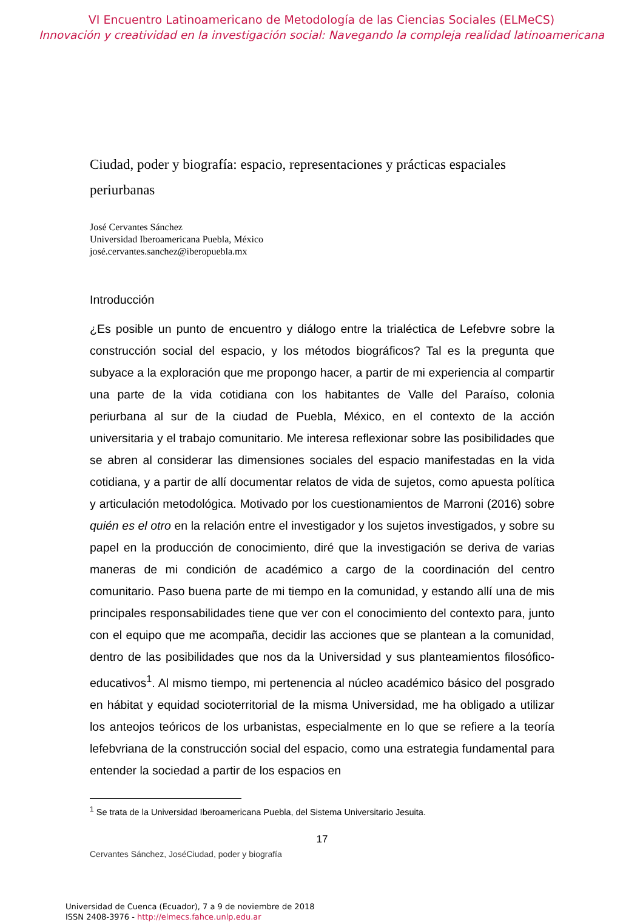VI Encuentro Latinoamericano de Metodología de las Ciencias Sociales (ELMeCS)
Innovación y creatividad en la investigación social: Navegando la compleja realidad latinoamericana
Ciudad, poder y biografía: espacio, representaciones y prácticas espaciales periurbanas
José Cervantes Sánchez
Universidad Iberoamericana Puebla, México
josé.cervantes.sanchez@iberopuebla.mx
Introducción
¿Es posible un punto de encuentro y diálogo entre la trialéctica de Lefebvre sobre la construcción social del espacio, y los métodos biográficos? Tal es la pregunta que subyace a la exploración que me propongo hacer, a partir de mi experiencia al compartir una parte de la vida cotidiana con los habitantes de Valle del Paraíso, colonia periurbana al sur de la ciudad de Puebla, México, en el contexto de la acción universitaria y el trabajo comunitario. Me interesa reflexionar sobre las posibilidades que se abren al considerar las dimensiones sociales del espacio manifestadas en la vida cotidiana, y a partir de allí documentar relatos de vida de sujetos, como apuesta política y articulación metodológica. Motivado por los cuestionamientos de Marroni (2016) sobre quién es el otro en la relación entre el investigador y los sujetos investigados, y sobre su papel en la producción de conocimiento, diré que la investigación se deriva de varias maneras de mi condición de académico a cargo de la coordinación del centro comunitario. Paso buena parte de mi tiempo en la comunidad, y estando allí una de mis principales responsabilidades tiene que ver con el conocimiento del contexto para, junto con el equipo que me acompaña, decidir las acciones que se plantean a la comunidad, dentro de las posibilidades que nos da la Universidad y sus planteamientos filosófico-educativos<sup>1</sup>. Al mismo tiempo, mi pertenencia al núcleo académico básico del posgrado en hábitat y equidad socioterritorial de la misma Universidad, me ha obligado a utilizar los anteojos teóricos de los urbanistas, especialmente en lo que se refiere a la teoría lefebvriana de la construcción social del espacio, como una estrategia fundamental para entender la sociedad a partir de los espacios en
<sup>1</sup> Se trata de la Universidad Iberoamericana Puebla, del Sistema Universitario Jesuita.
17
Cervantes Sánchez, JoséCiudad, poder y biografía
Universidad de Cuenca (Ecuador), 7 a 9 de noviembre de 2018
ISSN 2408-3976 - http://elmecs.fahce.unlp.edu.ar